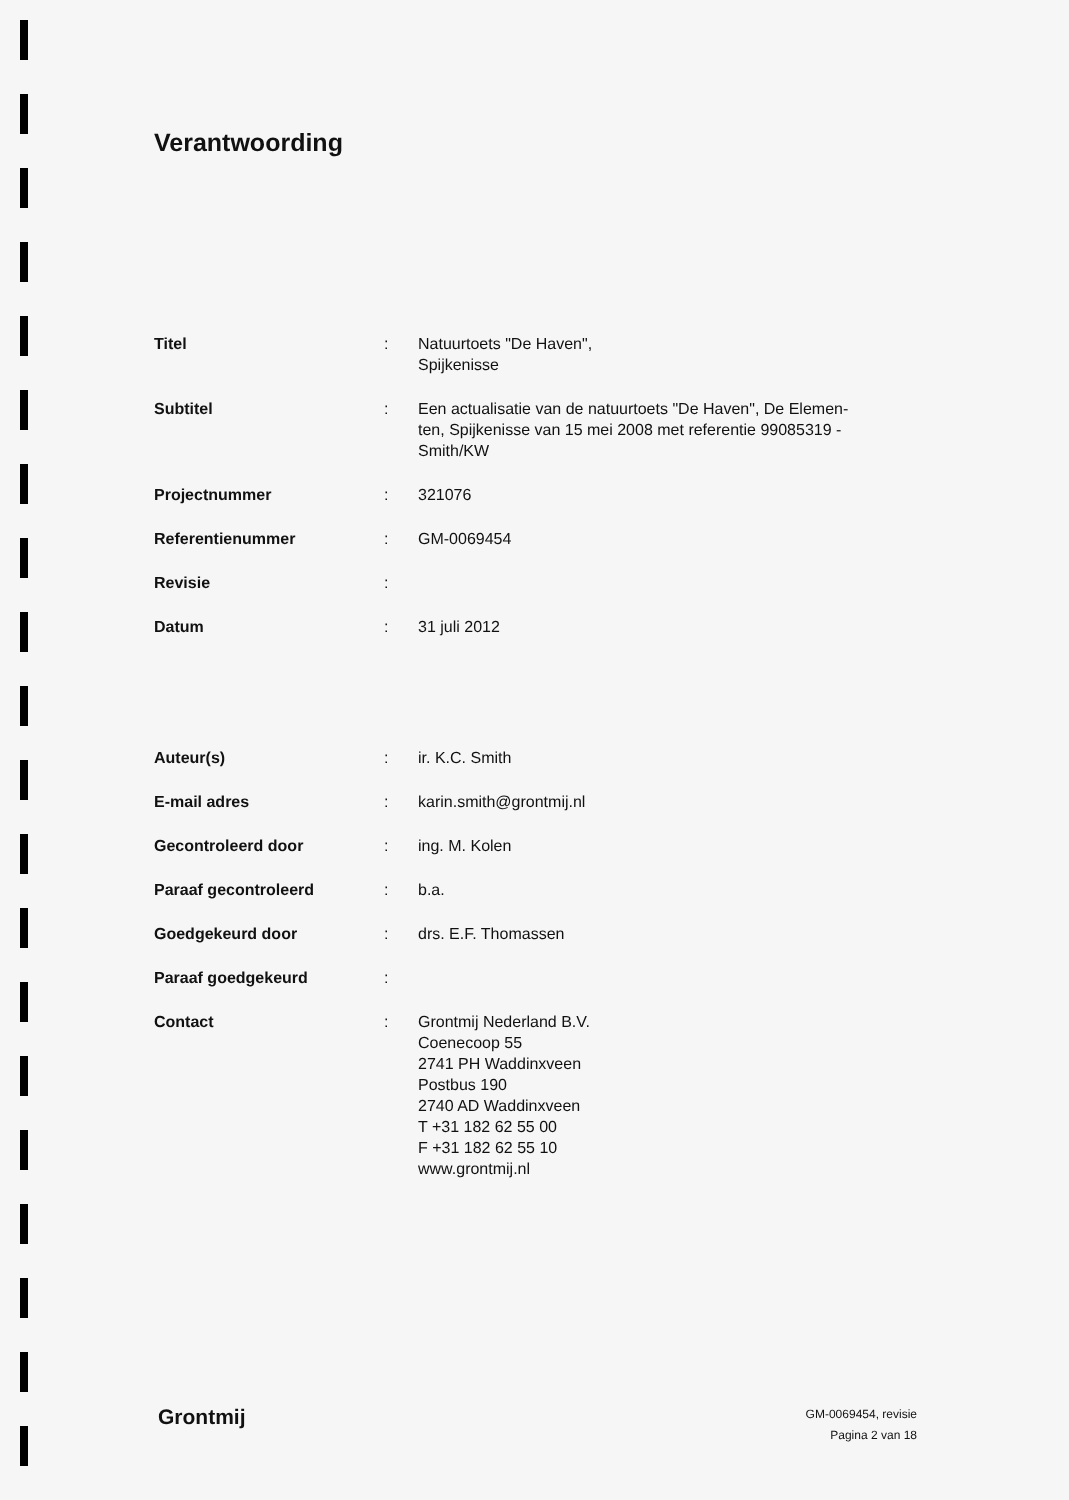Verantwoording
| Titel | : | Natuurtoets "De Haven", Spijkenisse |
| Subtitel | : | Een actualisatie van de natuurtoets "De Haven", De Elemen- ten, Spijkenisse van 15 mei 2008 met referentie 99085319 - Smith/KW |
| Projectnummer | : | 321076 |
| Referentienummer | : | GM-0069454 |
| Revisie | : | |
| Datum | : | 31 juli 2012 |
| Auteur(s) | : | ir. K.C. Smith |
| E-mail adres | : | karin.smith@grontmij.nl |
| Gecontroleerd door | : | ing. M. Kolen |
| Paraaf gecontroleerd | : | b.a. |
| Goedgekeurd door | : | drs. E.F. Thomassen |
| Paraaf goedgekeurd | : | |
| Contact | : | Grontmij Nederland B.V. Coenecoop 55 2741 PH Waddinxveen Postbus 190 2740 AD Waddinxveen T +31 182 62 55 00 F +31 182 62 55 10 www.grontmij.nl |
Grontmij
GM-0069454, revisie
Pagina 2 van 18